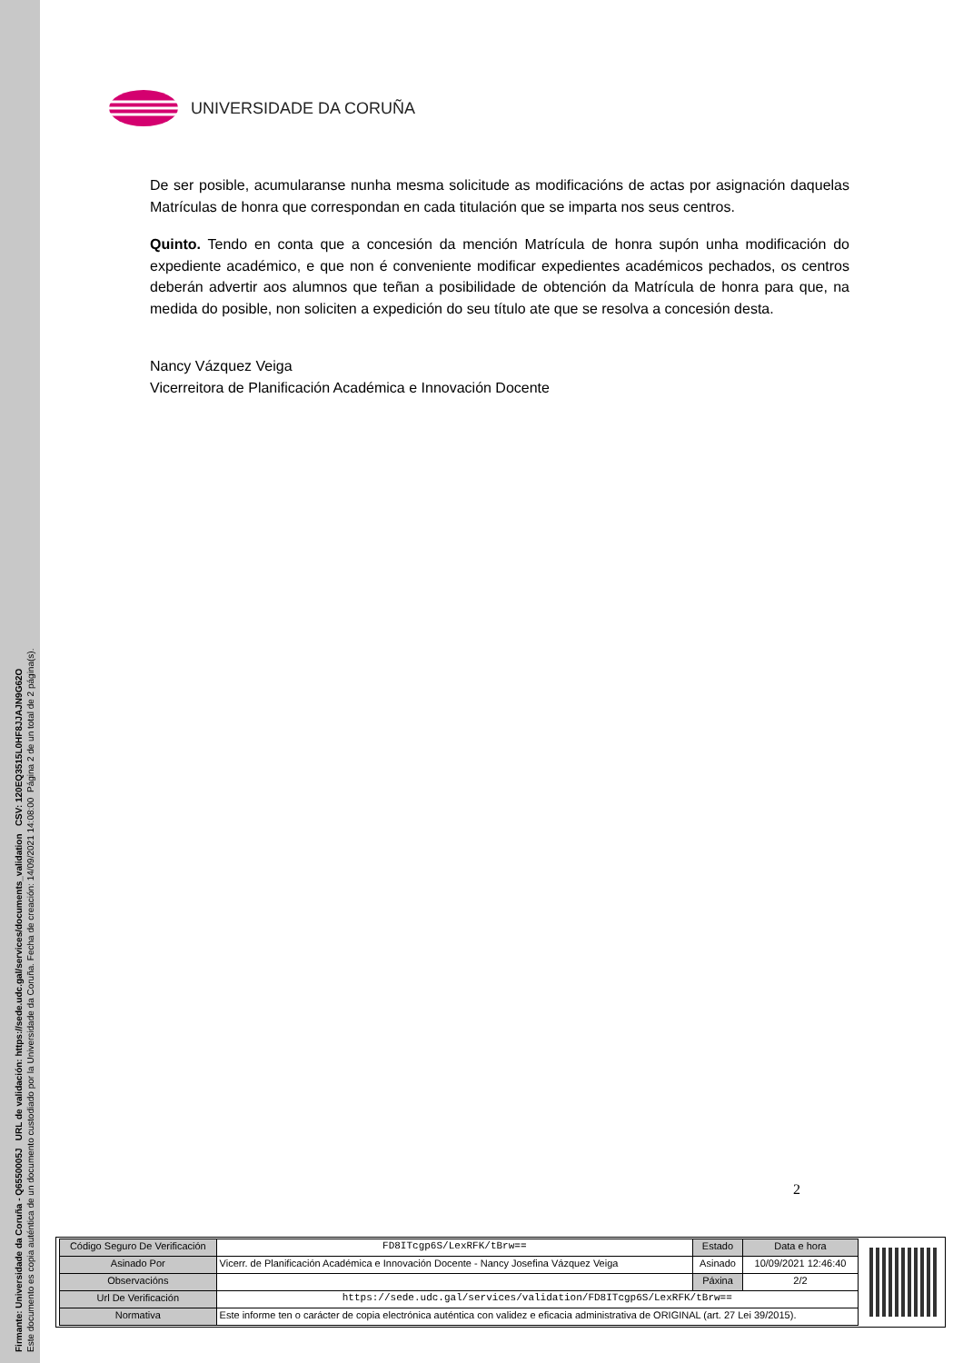Firmante: Universidade da Coruña - Q6550005J URL de validación: https://sede.udc.gal/services/documents_validation CSV: 120EQ3515L0HF8JJAJN9G62O
Este documento es copia auténtica de un documento custodiado por la Universidade da Coruña. Fecha de creación: 14/09/2021 14:08:00 Página 2 de un total de 2 página(s).
UNIVERSIDADE DA CORUÑA
De ser posible, acumularanse nunha mesma solicitude as modificacións de actas por asignación daquelas Matrículas de honra que correspondan en cada titulación que se imparta nos seus centros.
Quinto. Tendo en conta que a concesión da mención Matrícula de honra supón unha modificación do expediente académico, e que non é conveniente modificar expedientes académicos pechados, os centros deberán advertir aos alumnos que teñan a posibilidade de obtención da Matrícula de honra para que, na medida do posible, non soliciten a expedición do seu título ate que se resolva a concesión desta.
Nancy Vázquez Veiga
Vicerreitora de Planificación Académica e Innovación Docente
2
| Código Seguro De Verificación | FD8ITcgp6S/LexRFK/tBrw== | Estado | Data e hora |
| Asinado Por | Vicerr. de Planificación Académica e Innovación Docente - Nancy Josefina Vázquez Veiga | Asinado | 10/09/2021 12:46:40 |
| Observacións | | Páxina | 2/2 |
| Url De Verificación | https://sede.udc.gal/services/validation/FD8ITcgp6S/LexRFK/tBrw== | | |
| Normativa | Este informe ten o carácter de copia electrónica auténtica con validez e eficacia administrativa de ORIGINAL (art. 27 Lei 39/2015). | | |